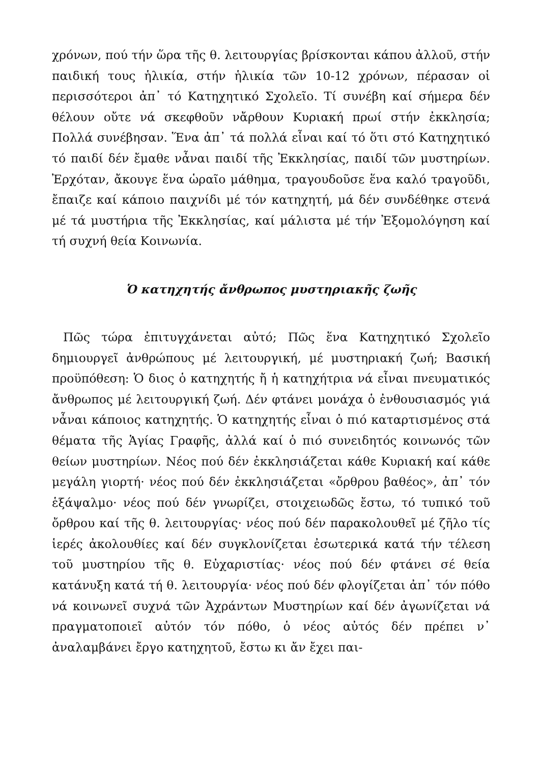χρόνων, πού τήν ὥρα τῆς θ. λειτουργίας βρίσκονται κάπου ἀλλοῦ, στήν παιδική τους ἡλικία, στήν ἡλικία τῶν 10-12 χρόνων, πέρασαν οἱ περισσότεροι ἀπ᾽ τό Κατηχητικό Σχολεῖο. Τί συνέβη καί σήμερα δέν θέλουν οὔτε νά σκεφθοῦν νἄρθουν Κυριακή πρωί στήν ἐκκλησία; Πολλά συνέβησαν. Ἕνα ἀπ᾽ τά πολλά εἶναι καί τό ὅτι στό Κατηχητικό τό παιδί δέν ἔμαθε νἆναι παιδί τῆς Ἐκκλησίας, παιδί τῶν μυστηρίων. Ἐρχόταν, ἄκουγε ἕνα ὡραῖο μάθημα, τραγουδοῦσε ἕνα καλό τραγοῦδι, ἔπαιζε καί κάποιο παιχνίδι μέ τόν κατηχητή, μά δέν συνδέθηκε στενά μέ τά μυστήρια τῆς Ἐκκλησίας, καί μάλιστα μέ τήν Ἐξομολόγηση καί τή συχνή θεία Κοινωνία.
Ὁ κατηχητής ἄνθρωπος μυστηριακῆς ζωῆς
Πῶς τώρα ἐπιτυγχάνεται αὐτό; Πῶς ἕνα Κατηχητικό Σχολεῖο δημιουργεῖ ἀνθρώπους μέ λειτουργική, μέ μυστηριακή ζωή; Βασική προϋπόθεση: Ὁ διος ὁ κατηχητής ἤ ἡ κατηχήτρια νά εἶναι πνευματικός ἄνθρωπος μέ λειτουργική ζωή. Δέν φτάνει μονάχα ὁ ἐνθουσιασμός γιά νἆναι κάποιος κατηχητής. Ὁ κατηχητής εἶναι ὁ πιό καταρτισμένος στά θέματα τῆς Ἁγίας Γραφῆς, ἀλλά καί ὁ πιό συνειδητός κοινωνός τῶν θείων μυστηρίων. Νέος πού δέν ἐκκλησιάζεται κάθε Κυριακή καί κάθε μεγάλη γιορτή· νέος πού δέν ἐκκλησιάζεται «ὄρθρου βαθέος», ἀπ᾽ τόν ἑξάψαλμο· νέος πού δέν γνωρίζει, στοιχειωδῶς ἔστω, τό τυπικό τοῦ ὄρθρου καί τῆς θ. λειτουργίας· νέος πού δέν παρακολουθεῖ μέ ζῆλο τίς ἱερές ἀκολουθίες καί δέν συγκλονίζεται ἐσωτερικά κατά τήν τέλεση τοῦ μυστηρίου τῆς θ. Εὐχαριστίας· νέος πού δέν φτάνει σέ θεία κατάνυξη κατά τή θ. λειτουργία· νέος πού δέν φλογίζεται ἀπ᾽ τόν πόθο νά κοινωνεῖ συχνά τῶν Ἀχράντων Μυστηρίων καί δέν ἀγωνίζεται νά πραγματοποιεῖ αὐτόν τόν πόθο, ὁ νέος αὐτός δέν πρέπει ν᾽ ἀναλαμβάνει ἔργο κατηχητοῦ, ἔστω κι ἄν ἔχει παι-